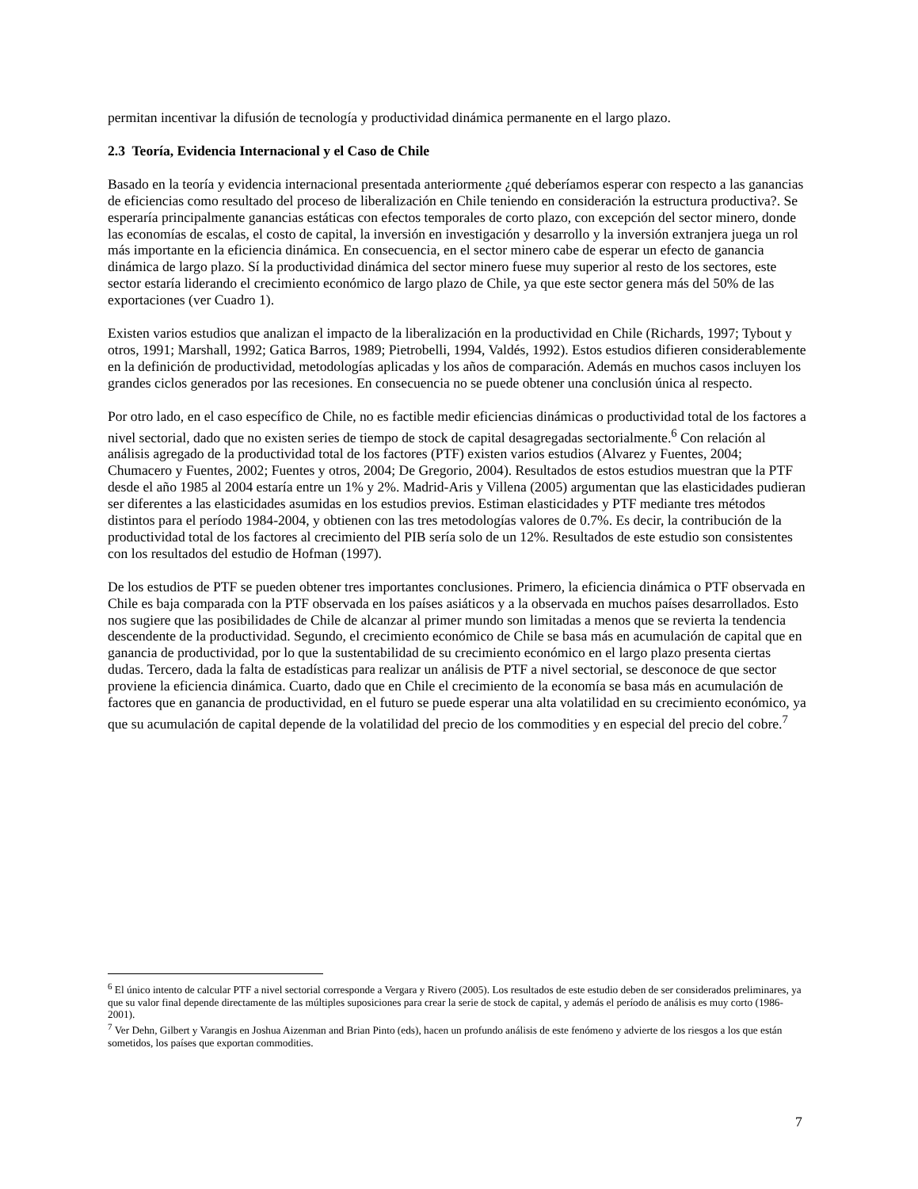permitan incentivar la difusión de tecnología y productividad dinámica permanente en el largo plazo.
2.3 Teoría, Evidencia Internacional y el Caso de Chile
Basado en la teoría y evidencia internacional presentada anteriormente ¿qué deberíamos esperar con respecto a las ganancias de eficiencias como resultado del proceso de liberalización en Chile teniendo en consideración la estructura productiva?. Se esperaría principalmente ganancias estáticas con efectos temporales de corto plazo, con excepción del sector minero, donde las economías de escalas, el costo de capital, la inversión en investigación y desarrollo y la inversión extranjera juega un rol más importante en la eficiencia dinámica. En consecuencia, en el sector minero cabe de esperar un efecto de ganancia dinámica de largo plazo. Sí la productividad dinámica del sector minero fuese muy superior al resto de los sectores, este sector estaría liderando el crecimiento económico de largo plazo de Chile, ya que este sector genera más del 50% de las exportaciones (ver Cuadro 1).
Existen varios estudios que analizan el impacto de la liberalización en la productividad en Chile (Richards, 1997; Tybout y otros, 1991; Marshall, 1992; Gatica Barros, 1989; Pietrobelli, 1994, Valdés, 1992). Estos estudios difieren considerablemente en la definición de productividad, metodologías aplicadas y los años de comparación. Además en muchos casos incluyen los grandes ciclos generados por las recesiones. En consecuencia no se puede obtener una conclusión única al respecto.
Por otro lado, en el caso específico de Chile, no es factible medir eficiencias dinámicas o productividad total de los factores a nivel sectorial, dado que no existen series de tiempo de stock de capital desagregadas sectorialmente.<sup>6</sup> Con relación al análisis agregado de la productividad total de los factores (PTF) existen varios estudios (Alvarez y Fuentes, 2004; Chumacero y Fuentes, 2002; Fuentes y otros, 2004; De Gregorio, 2004). Resultados de estos estudios muestran que la PTF desde el año 1985 al 2004 estaría entre un 1% y 2%. Madrid-Aris y Villena (2005) argumentan que las elasticidades pudieran ser diferentes a las elasticidades asumidas en los estudios previos. Estiman elasticidades y PTF mediante tres métodos distintos para el período 1984-2004, y obtienen con las tres metodologías valores de 0.7%. Es decir, la contribución de la productividad total de los factores al crecimiento del PIB sería solo de un 12%. Resultados de este estudio son consistentes con los resultados del estudio de Hofman (1997).
De los estudios de PTF se pueden obtener tres importantes conclusiones. Primero, la eficiencia dinámica o PTF observada en Chile es baja comparada con la PTF observada en los países asiáticos y a la observada en muchos países desarrollados. Esto nos sugiere que las posibilidades de Chile de alcanzar al primer mundo son limitadas a menos que se revierta la tendencia descendente de la productividad. Segundo, el crecimiento económico de Chile se basa más en acumulación de capital que en ganancia de productividad, por lo que la sustentabilidad de su crecimiento económico en el largo plazo presenta ciertas dudas. Tercero, dada la falta de estadísticas para realizar un análisis de PTF a nivel sectorial, se desconoce de que sector proviene la eficiencia dinámica. Cuarto, dado que en Chile el crecimiento de la economía se basa más en acumulación de factores que en ganancia de productividad, en el futuro se puede esperar una alta volatilidad en su crecimiento económico, ya que su acumulación de capital depende de la volatilidad del precio de los commodities y en especial del precio del cobre.<sup>7</sup>
<sup>6</sup> El único intento de calcular PTF a nivel sectorial corresponde a Vergara y Rivero (2005). Los resultados de este estudio deben de ser considerados preliminares, ya que su valor final depende directamente de las múltiples suposiciones para crear la serie de stock de capital, y además el período de análisis es muy corto (1986-2001).
<sup>7</sup> Ver Dehn, Gilbert y Varangis en Joshua Aizenman and Brian Pinto (eds), hacen un profundo análisis de este fenómeno y advierte de los riesgos a los que están sometidos, los países que exportan commodities.
7